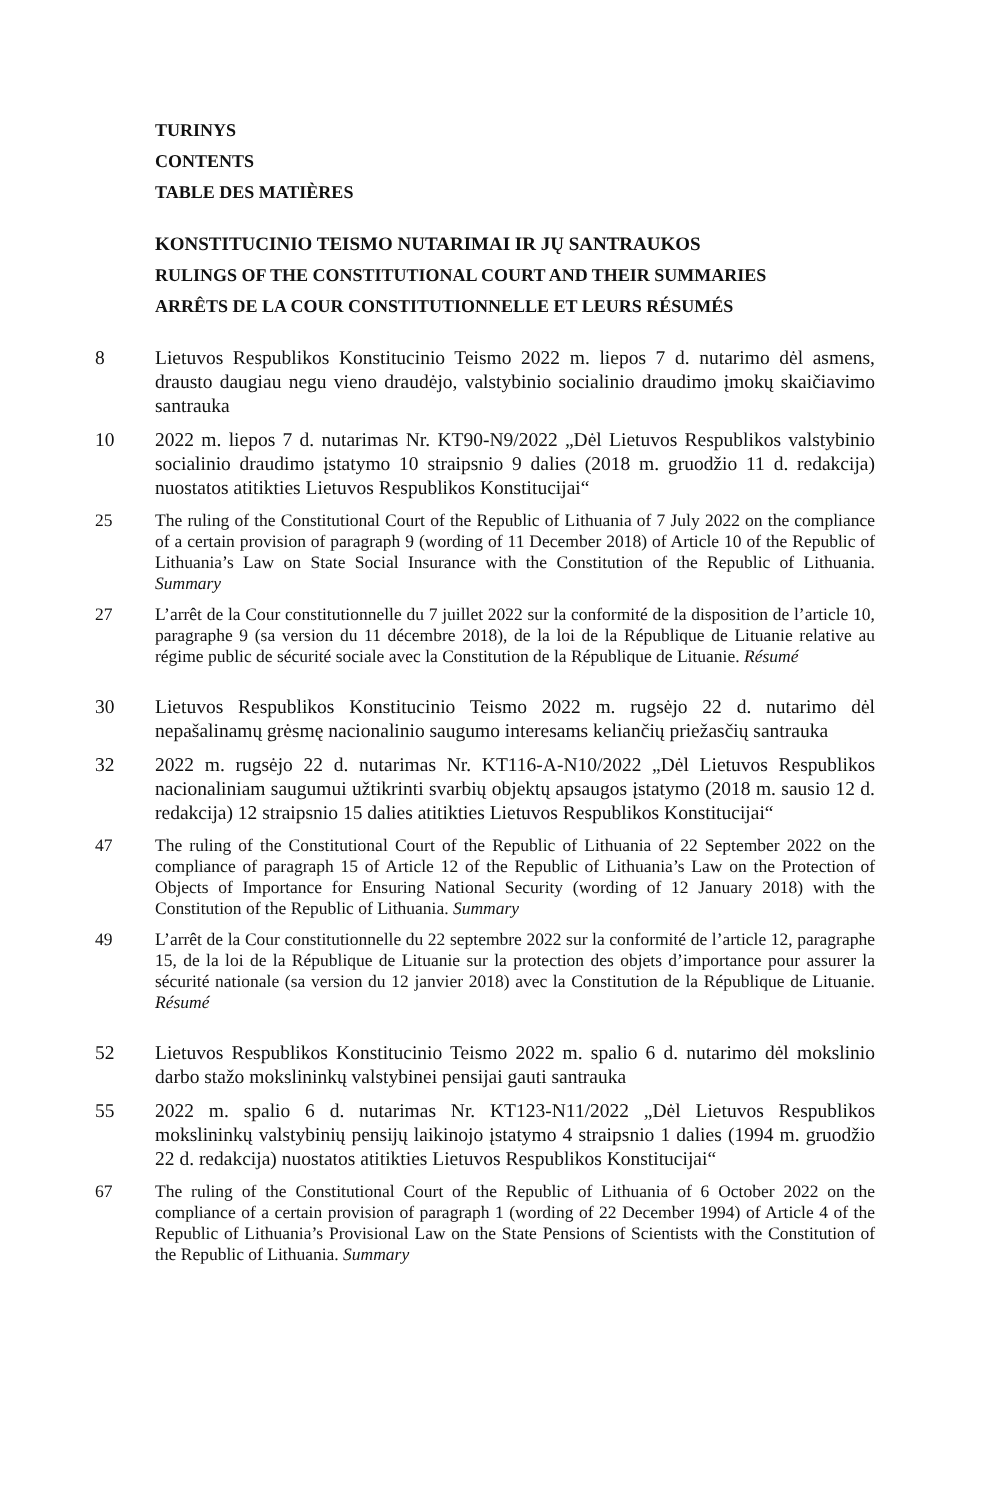TURINYS
CONTENTS
TABLE DES MATIÈRES
KONSTITUCINIO TEISMO NUTARIMAI IR JŲ SANTRAUKOS
RULINGS OF THE CONSTITUTIONAL COURT AND THEIR SUMMARIES
ARRÊTS DE LA COUR CONSTITUTIONNELLE ET LEURS RÉSUMÉS
8 Lietuvos Respublikos Konstitucinio Teismo 2022 m. liepos 7 d. nutarimo dėl asmens, drausto daugiau negu vieno draudėjo, valstybinio socialinio draudimo įmokų skaičiavimo santrauka
10 2022 m. liepos 7 d. nutarimas Nr. KT90-N9/2022 „Dėl Lietuvos Respublikos valstybinio socialinio draudimo įstatymo 10 straipsnio 9 dalies (2018 m. gruodžio 11 d. redakcija) nuostatos atitikties Lietuvos Respublikos Konstitucijai“
25 The ruling of the Constitutional Court of the Republic of Lithuania of 7 July 2022 on the compliance of a certain provision of paragraph 9 (wording of 11 December 2018) of Article 10 of the Republic of Lithuania’s Law on State Social Insurance with the Constitution of the Republic of Lithuania. Summary
27 L’arrêt de la Cour constitutionnelle du 7 juillet 2022 sur la conformité de la disposition de l’article 10, paragraphe 9 (sa version du 11 décembre 2018), de la loi de la République de Lituanie relative au régime public de sécurité sociale avec la Constitution de la République de Lituanie. Résumé
30 Lietuvos Respublikos Konstitucinio Teismo 2022 m. rugsėjo 22 d. nutarimo dėl nepašalinamų grėsmę nacionalinio saugumo interesams keliančių priežasčių santrauka
32 2022 m. rugsėjo 22 d. nutarimas Nr. KT116-A-N10/2022 „Dėl Lietuvos Respublikos nacionaliniam saugumui užtikrinti svarbių objektų apsaugos įstatymo (2018 m. sausio 12 d. redakcija) 12 straipsnio 15 dalies atitikties Lietuvos Respublikos Konstitucijai“
47 The ruling of the Constitutional Court of the Republic of Lithuania of 22 September 2022 on the compliance of paragraph 15 of Article 12 of the Republic of Lithuania’s Law on the Protection of Objects of Importance for Ensuring National Security (wording of 12 January 2018) with the Constitution of the Republic of Lithuania. Summary
49 L’arrêt de la Cour constitutionnelle du 22 septembre 2022 sur la conformité de l’article 12, paragraphe 15, de la loi de la République de Lituanie sur la protection des objets d’importance pour assurer la sécurité nationale (sa version du 12 janvier 2018) avec la Constitution de la République de Lituanie. Résumé
52 Lietuvos Respublikos Konstitucinio Teismo 2022 m. spalio 6 d. nutarimo dėl mokslinio darbo stažo mokslininkų valstybinei pensijai gauti santrauka
55 2022 m. spalio 6 d. nutarimas Nr. KT123-N11/2022 „Dėl Lietuvos Respublikos mokslininkų valstybinių pensijų laikinojo įstatymo 4 straipsnio 1 dalies (1994 m. gruodžio 22 d. redakcija) nuostatos atitikties Lietuvos Respublikos Konstitucijai“
67 The ruling of the Constitutional Court of the Republic of Lithuania of 6 October 2022 on the compliance of a certain provision of paragraph 1 (wording of 22 December 1994) of Article 4 of the Republic of Lithuania’s Provisional Law on the State Pensions of Scientists with the Constitution of the Republic of Lithuania. Summary